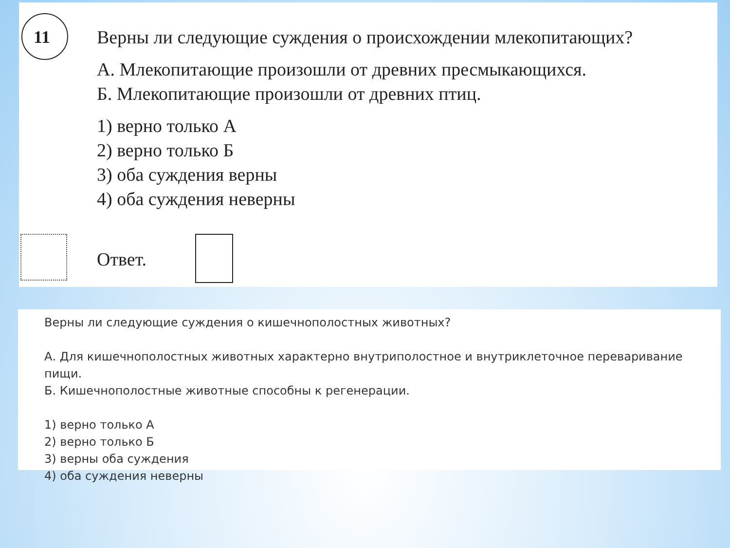11
Верны ли следующие суждения о происхождении млекопитающих?
А. Млекопитающие произошли от древних пресмыкающихся.
Б. Млекопитающие произошли от древних птиц.
1) верно только А
2) верно только Б
3) оба суждения верны
4) оба суждения неверны
Ответ.
Верны ли следующие суждения о кишечнополостных животных?
А. Для кишечнополостных животных характерно внутриполостное и внутриклеточное переваривание пищи.
Б. Кишечнополостные животные способны к регенерации.
1) верно только А
2) верно только Б
3) верны оба суждения
4) оба суждения неверны